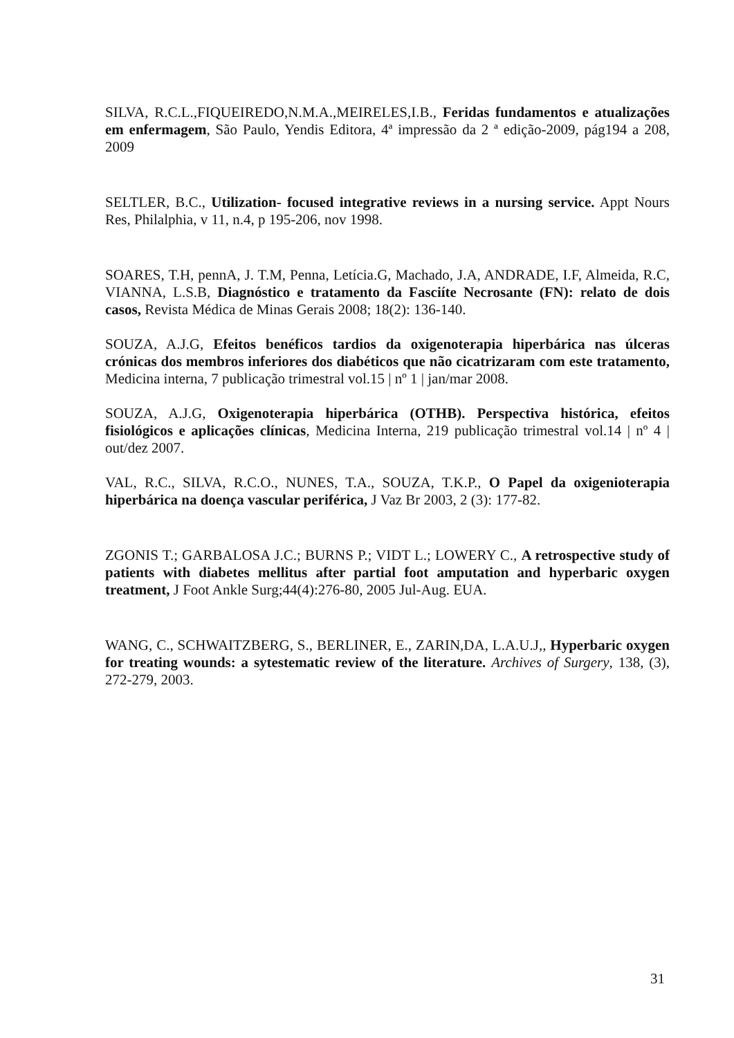SILVA, R.C.L.,FIQUEIREDO,N.M.A.,MEIRELES,I.B., Feridas fundamentos e atualizações em enfermagem, São Paulo, Yendis Editora, 4ª impressão da 2 ª edição-2009, pág194 a 208, 2009
SELTLER, B.C., Utilization- focused integrative reviews in a nursing service. Appt Nours Res, Philalphia, v 11, n.4, p 195-206, nov 1998.
SOARES, T.H, pennA, J. T.M, Penna, Letícia.G, Machado, J.A, ANDRADE, I.F, Almeida, R.C, VIANNA, L.S.B, Diagnóstico e tratamento da Fasciíte Necrosante (FN): relato de dois casos, Revista Médica de Minas Gerais 2008; 18(2): 136-140.
SOUZA, A.J.G, Efeitos benéficos tardios da oxigenoterapia hiperbárica nas úlceras crónicas dos membros inferiores dos diabéticos que não cicatrizaram com este tratamento, Medicina interna, 7 publicação trimestral vol.15 | nº 1 | jan/mar 2008.
SOUZA, A.J.G, Oxigenoterapia hiperbárica (OTHB). Perspectiva histórica, efeitos fisiológicos e aplicações clínicas, Medicina Interna, 219 publicação trimestral vol.14 | nº 4 | out/dez 2007.
VAL, R.C., SILVA, R.C.O., NUNES, T.A., SOUZA, T.K.P., O Papel da oxigenioterapia hiperbárica na doença vascular periférica, J Vaz Br 2003, 2 (3): 177-82.
ZGONIS T.; GARBALOSA J.C.; BURNS P.; VIDT L.; LOWERY C., A retrospective study of patients with diabetes mellitus after partial foot amputation and hyperbaric oxygen treatment, J Foot Ankle Surg;44(4):276-80, 2005 Jul-Aug. EUA.
WANG, C., SCHWAITZBERG, S., BERLINER, E., ZARIN,DA, L.A.U.J,, Hyperbaric oxygen for treating wounds: a sytestematic review of the literature. Archives of Surgery, 138, (3), 272-279, 2003.
31